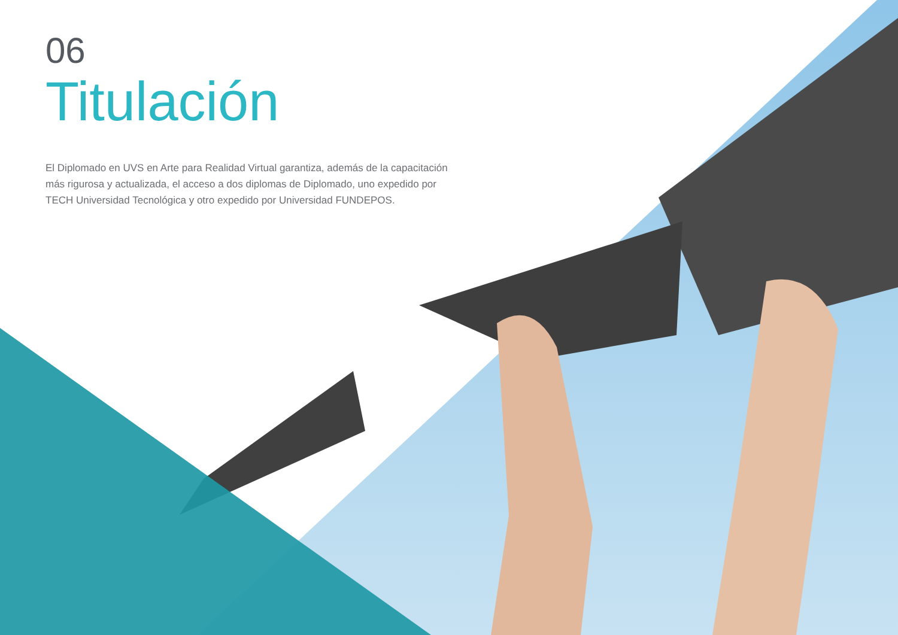06
Titulación
El Diplomado en UVS en Arte para Realidad Virtual garantiza, además de la capacitación más rigurosa y actualizada, el acceso a dos diplomas de Diplomado, uno expedido por TECH Universidad Tecnológica y otro expedido por Universidad FUNDEPOS.